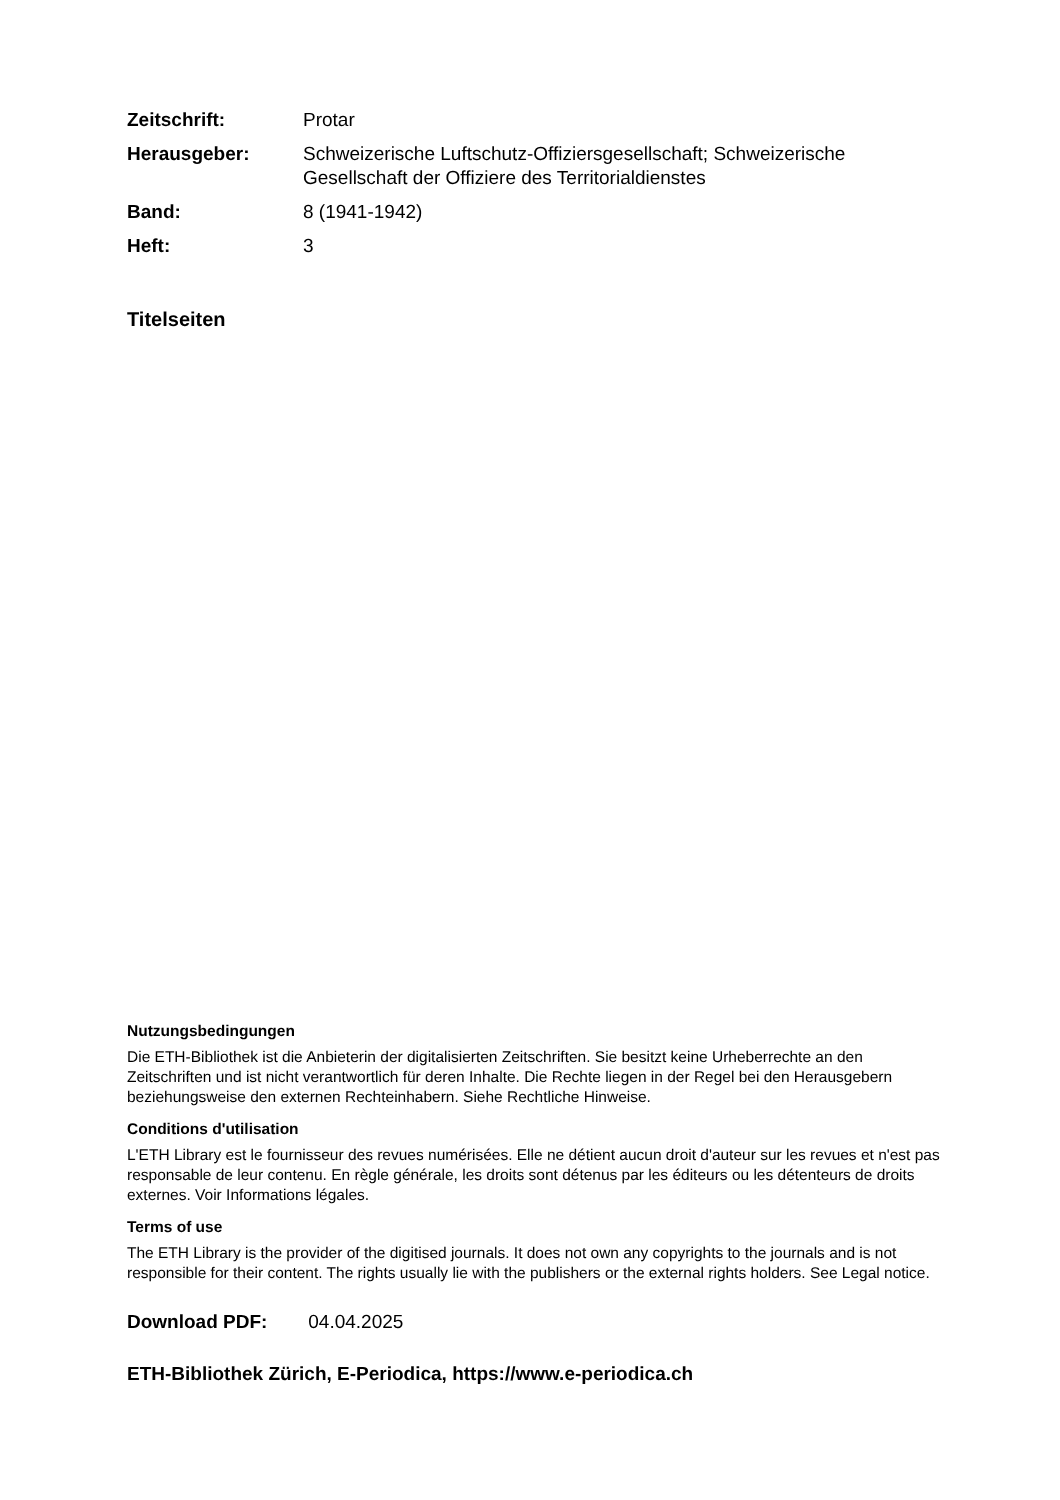| Zeitschrift: | Protar |
| Herausgeber: | Schweizerische Luftschutz-Offiziersgesellschaft; Schweizerische Gesellschaft der Offiziere des Territorialdienstes |
| Band: | 8 (1941-1942) |
| Heft: | 3 |
Titelseiten
Nutzungsbedingungen
Die ETH-Bibliothek ist die Anbieterin der digitalisierten Zeitschriften. Sie besitzt keine Urheberrechte an den Zeitschriften und ist nicht verantwortlich für deren Inhalte. Die Rechte liegen in der Regel bei den Herausgebern beziehungsweise den externen Rechteinhabern. Siehe Rechtliche Hinweise.
Conditions d'utilisation
L'ETH Library est le fournisseur des revues numérisées. Elle ne détient aucun droit d'auteur sur les revues et n'est pas responsable de leur contenu. En règle générale, les droits sont détenus par les éditeurs ou les détenteurs de droits externes. Voir Informations légales.
Terms of use
The ETH Library is the provider of the digitised journals. It does not own any copyrights to the journals and is not responsible for their content. The rights usually lie with the publishers or the external rights holders. See Legal notice.
Download PDF: 04.04.2025
ETH-Bibliothek Zürich, E-Periodica, https://www.e-periodica.ch